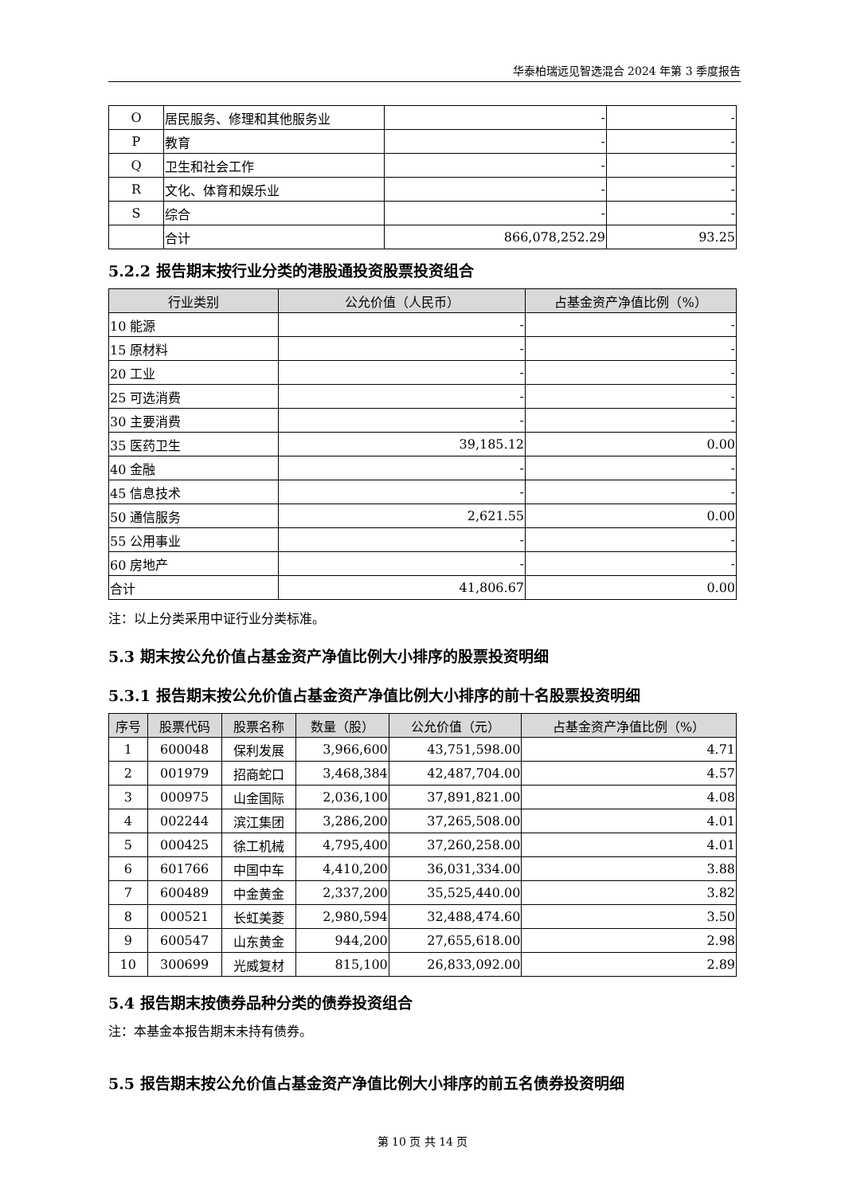华泰柏瑞远见智选混合 2024 年第 3 季度报告
| O | 居民服务、修理和其他服务业 | - | - |
| P | 教育 | - | - |
| Q | 卫生和社会工作 | - | - |
| R | 文化、体育和娱乐业 | - | - |
| S | 综合 | - | - |
| | 合计 | 866,078,252.29 | 93.25 |
5.2.2 报告期末按行业分类的港股通投资股票投资组合
| 行业类别 | 公允价值（人民币） | 占基金资产净值比例（%） |
| --- | --- | --- |
| 10 能源 | - | - |
| 15 原材料 | - | - |
| 20 工业 | - | - |
| 25 可选消费 | - | - |
| 30 主要消费 | - | - |
| 35 医药卫生 | 39,185.12 | 0.00 |
| 40 金融 | - | - |
| 45 信息技术 | - | - |
| 50 通信服务 | 2,621.55 | 0.00 |
| 55 公用事业 | - | - |
| 60 房地产 | - | - |
| 合计 | 41,806.67 | 0.00 |
注：以上分类采用中证行业分类标准。
5.3 期末按公允价值占基金资产净值比例大小排序的股票投资明细
5.3.1 报告期末按公允价值占基金资产净值比例大小排序的前十名股票投资明细
| 序号 | 股票代码 | 股票名称 | 数量（股） | 公允价值（元） | 占基金资产净值比例（%） |
| --- | --- | --- | --- | --- | --- |
| 1 | 600048 | 保利发展 | 3,966,600 | 43,751,598.00 | 4.71 |
| 2 | 001979 | 招商蛇口 | 3,468,384 | 42,487,704.00 | 4.57 |
| 3 | 000975 | 山金国际 | 2,036,100 | 37,891,821.00 | 4.08 |
| 4 | 002244 | 滨江集团 | 3,286,200 | 37,265,508.00 | 4.01 |
| 5 | 000425 | 徐工机械 | 4,795,400 | 37,260,258.00 | 4.01 |
| 6 | 601766 | 中国中车 | 4,410,200 | 36,031,334.00 | 3.88 |
| 7 | 600489 | 中金黄金 | 2,337,200 | 35,525,440.00 | 3.82 |
| 8 | 000521 | 长虹美菱 | 2,980,594 | 32,488,474.60 | 3.50 |
| 9 | 600547 | 山东黄金 | 944,200 | 27,655,618.00 | 2.98 |
| 10 | 300699 | 光威复材 | 815,100 | 26,833,092.00 | 2.89 |
5.4 报告期末按债券品种分类的债券投资组合
注：本基金本报告期末未持有债券。
5.5 报告期末按公允价值占基金资产净值比例大小排序的前五名债券投资明细
第 10 页 共 14 页